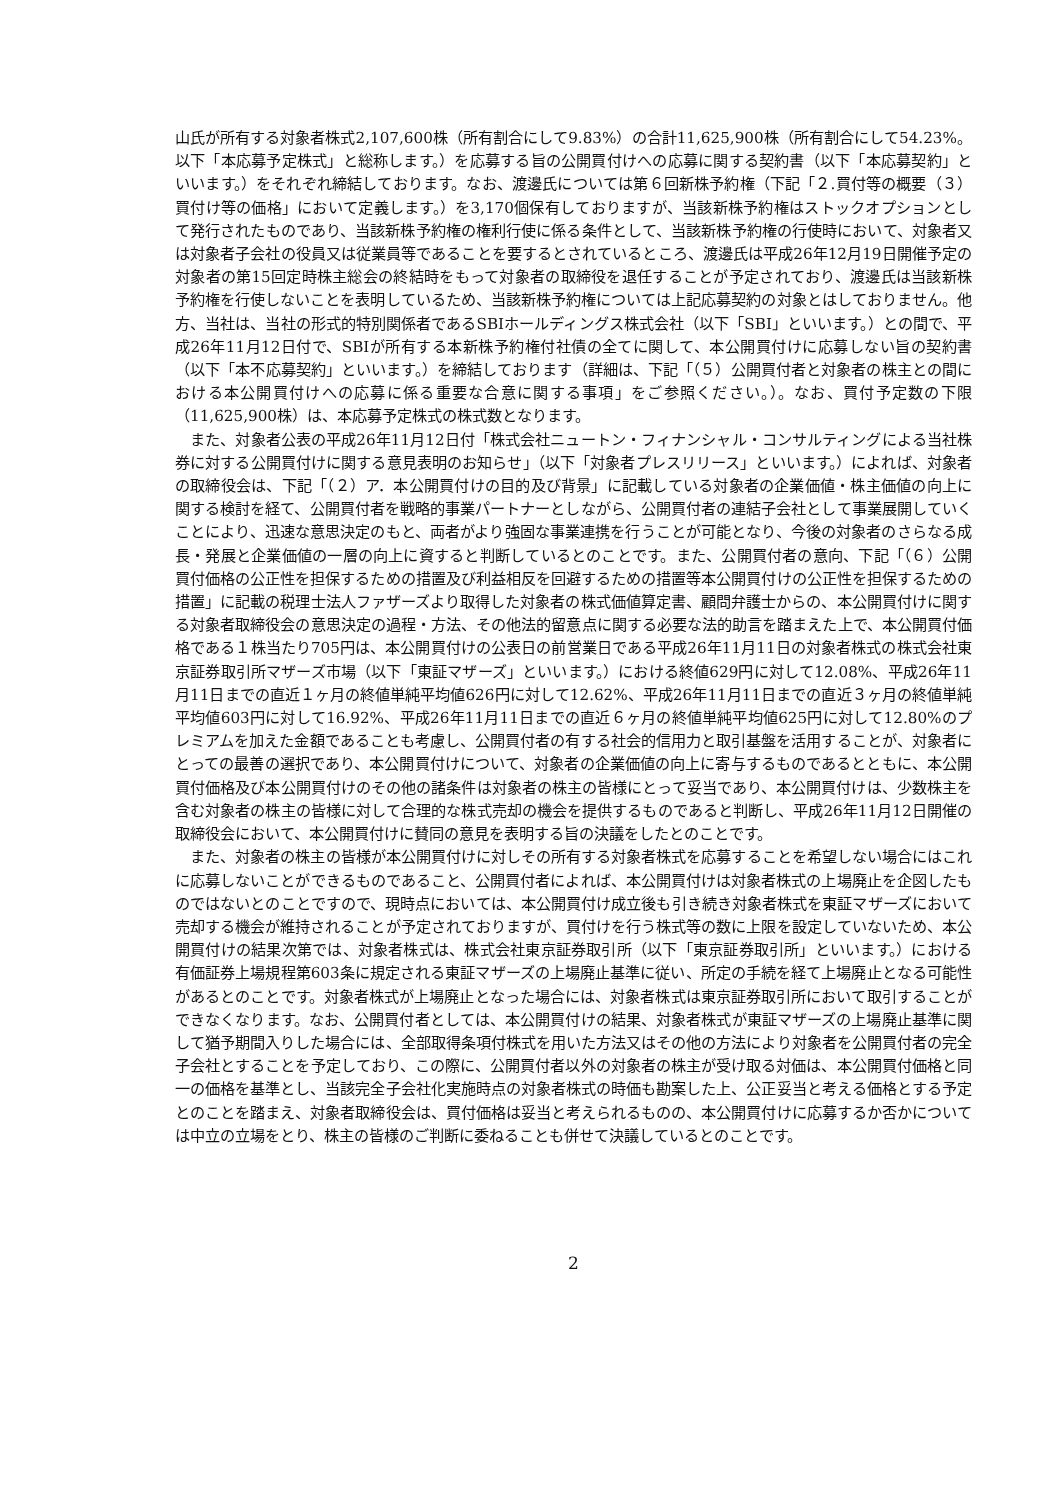山氏が所有する対象者株式2,107,600株（所有割合にして9.83%）の合計11,625,900株（所有割合にして54.23%。以下「本応募予定株式」と総称します。）を応募する旨の公開買付けへの応募に関する契約書（以下「本応募契約」といいます。）をそれぞれ締結しております。なお、渡邊氏については第６回新株予約権（下記「２.買付等の概要（３）買付け等の価格」において定義します。）を3,170個保有しておりますが、当該新株予約権はストックオプションとして発行されたものであり、当該新株予約権の権利行使に係る条件として、当該新株予約権の行使時において、対象者又は対象者子会社の役員又は従業員等であることを要するとされているところ、渡邊氏は平成26年12月19日開催予定の対象者の第15回定時株主総会の終結時をもって対象者の取締役を退任することが予定されており、渡邊氏は当該新株予約権を行使しないことを表明しているため、当該新株予約権については上記応募契約の対象とはしておりません。他方、当社は、当社の形式的特別関係者であるSBIホールディングス株式会社（以下「SBI」といいます。）との間で、平成26年11月12日付で、SBIが所有する本新株予約権付社債の全てに関して、本公開買付けに応募しない旨の契約書（以下「本不応募契約」といいます。）を締結しております（詳細は、下記「（５）公開買付者と対象者の株主との間における本公開買付けへの応募に係る重要な合意に関する事項」をご参照ください。）。なお、買付予定数の下限（11,625,900株）は、本応募予定株式の株式数となります。
また、対象者公表の平成26年11月12日付「株式会社ニュートン・フィナンシャル・コンサルティングによる当社株券に対する公開買付けに関する意見表明のお知らせ」（以下「対象者プレスリリース」といいます。）によれば、対象者の取締役会は、下記「（２）ア．本公開買付けの目的及び背景」に記載している対象者の企業価値・株主価値の向上に関する検討を経て、公開買付者を戦略的事業パートナーとしながら、公開買付者の連結子会社として事業展開していくことにより、迅速な意思決定のもと、両者がより強固な事業連携を行うことが可能となり、今後の対象者のさらなる成長・発展と企業価値の一層の向上に資すると判断しているとのことです。また、公開買付者の意向、下記「（６）公開買付価格の公正性を担保するための措置及び利益相反を回避するための措置等本公開買付けの公正性を担保するための措置」に記載の税理士法人ファザーズより取得した対象者の株式価値算定書、顧問弁護士からの、本公開買付けに関する対象者取締役会の意思決定の過程・方法、その他法的留意点に関する必要な法的助言を踏まえた上で、本公開買付価格である１株当たり705円は、本公開買付けの公表日の前営業日である平成26年11月11日の対象者株式の株式会社東京証券取引所マザーズ市場（以下「東証マザーズ」といいます。）における終値629円に対して12.08%、平成26年11月11日までの直近１ヶ月の終値単純平均値626円に対して12.62%、平成26年11月11日までの直近３ヶ月の終値単純平均値603円に対して16.92%、平成26年11月11日までの直近６ヶ月の終値単純平均値625円に対して12.80%のプレミアムを加えた金額であることも考慮し、公開買付者の有する社会的信用力と取引基盤を活用することが、対象者にとっての最善の選択であり、本公開買付けについて、対象者の企業価値の向上に寄与するものであるとともに、本公開買付価格及び本公開買付けのその他の諸条件は対象者の株主の皆様にとって妥当であり、本公開買付けは、少数株主を含む対象者の株主の皆様に対して合理的な株式売却の機会を提供するものであると判断し、平成26年11月12日開催の取締役会において、本公開買付けに賛同の意見を表明する旨の決議をしたとのことです。
また、対象者の株主の皆様が本公開買付けに対しその所有する対象者株式を応募することを希望しない場合にはこれに応募しないことができるものであること、公開買付者によれば、本公開買付けは対象者株式の上場廃止を企図したものではないとのことですので、現時点においては、本公開買付け成立後も引き続き対象者株式を東証マザーズにおいて売却する機会が維持されることが予定されておりますが、買付けを行う株式等の数に上限を設定していないため、本公開買付けの結果次第では、対象者株式は、株式会社東京証券取引所（以下「東京証券取引所」といいます。）における有価証券上場規程第603条に規定される東証マザーズの上場廃止基準に従い、所定の手続を経て上場廃止となる可能性があるとのことです。対象者株式が上場廃止となった場合には、対象者株式は東京証券取引所において取引することができなくなります。なお、公開買付者としては、本公開買付けの結果、対象者株式が東証マザーズの上場廃止基準に関して猶予期間入りした場合には、全部取得条項付株式を用いた方法又はその他の方法により対象者を公開買付者の完全子会社とすることを予定しており、この際に、公開買付者以外の対象者の株主が受け取る対価は、本公開買付価格と同一の価格を基準とし、当該完全子会社化実施時点の対象者株式の時価も勘案した上、公正妥当と考える価格とする予定とのことを踏まえ、対象者取締役会は、買付価格は妥当と考えられるものの、本公開買付けに応募するか否かについては中立の立場をとり、株主の皆様のご判断に委ねることも併せて決議しているとのことです。
2